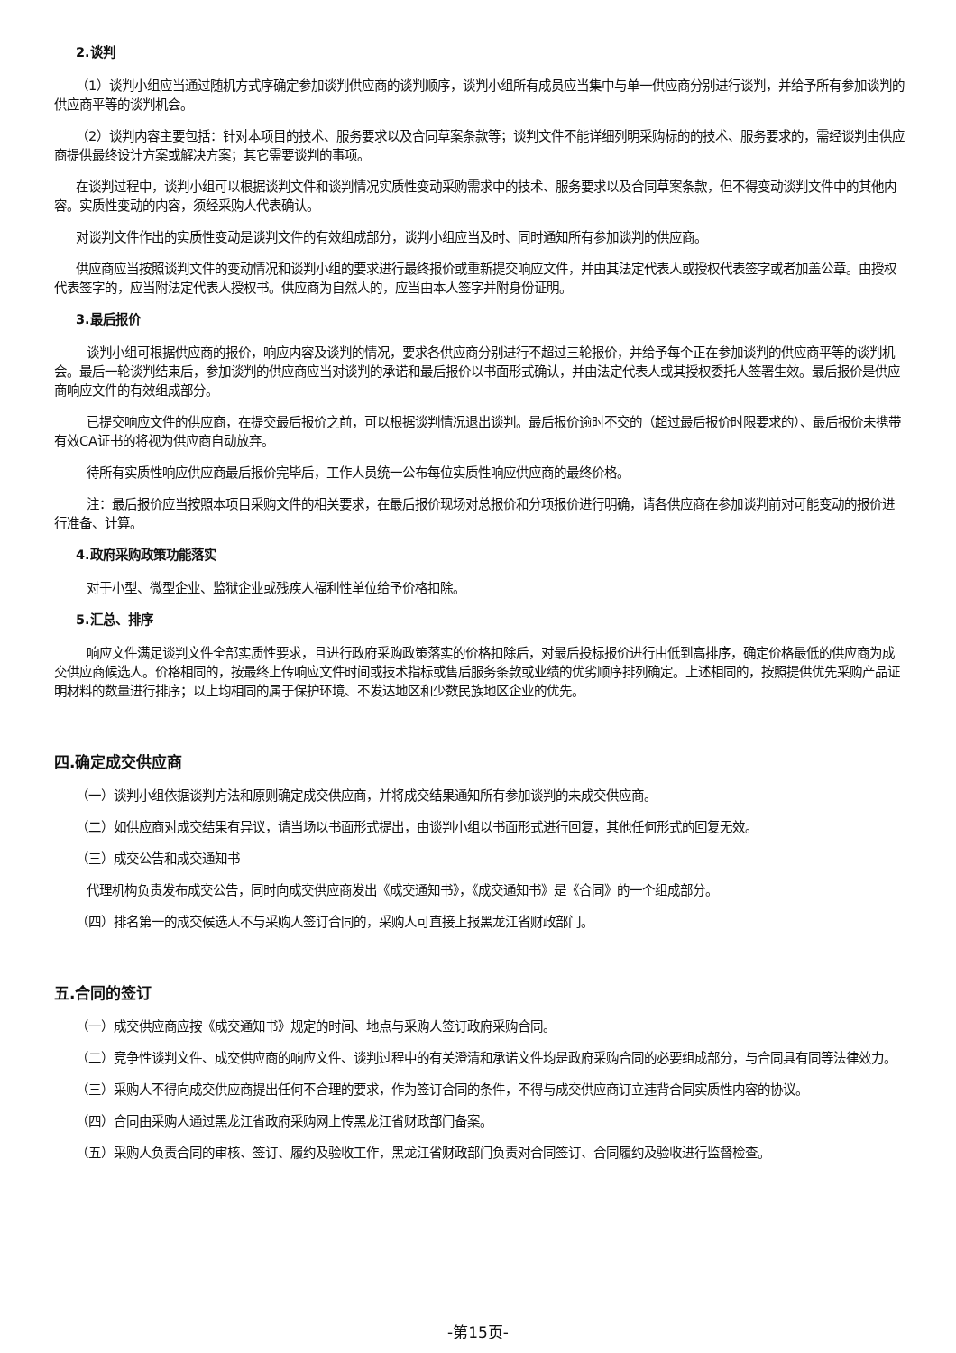2.谈判
（1）谈判小组应当通过随机方式序确定参加谈判供应商的谈判顺序，谈判小组所有成员应当集中与单一供应商分别进行谈判，并给予所有参加谈判的供应商平等的谈判机会。
（2）谈判内容主要包括：针对本项目的技术、服务要求以及合同草案条款等；谈判文件不能详细列明采购标的的技术、服务要求的，需经谈判由供应商提供最终设计方案或解决方案；其它需要谈判的事项。
在谈判过程中，谈判小组可以根据谈判文件和谈判情况实质性变动采购需求中的技术、服务要求以及合同草案条款，但不得变动谈判文件中的其他内容。实质性变动的内容，须经采购人代表确认。
对谈判文件作出的实质性变动是谈判文件的有效组成部分，谈判小组应当及时、同时通知所有参加谈判的供应商。
供应商应当按照谈判文件的变动情况和谈判小组的要求进行最终报价或重新提交响应文件，并由其法定代表人或授权代表签字或者加盖公章。由授权代表签字的，应当附法定代表人授权书。供应商为自然人的，应当由本人签字并附身份证明。
3.最后报价
谈判小组可根据供应商的报价，响应内容及谈判的情况，要求各供应商分别进行不超过三轮报价，并给予每个正在参加谈判的供应商平等的谈判机会。最后一轮谈判结束后，参加谈判的供应商应当对谈判的承诺和最后报价以书面形式确认，并由法定代表人或其授权委托人签署生效。最后报价是供应商响应文件的有效组成部分。
已提交响应文件的供应商，在提交最后报价之前，可以根据谈判情况退出谈判。最后报价逾时不交的（超过最后报价时限要求的）、最后报价未携带有效CA证书的将视为供应商自动放弃。
待所有实质性响应供应商最后报价完毕后，工作人员统一公布每位实质性响应供应商的最终价格。
注：最后报价应当按照本项目采购文件的相关要求，在最后报价现场对总报价和分项报价进行明确，请各供应商在参加谈判前对可能变动的报价进行准备、计算。
4.政府采购政策功能落实
对于小型、微型企业、监狱企业或残疾人福利性单位给予价格扣除。
5.汇总、排序
响应文件满足谈判文件全部实质性要求，且进行政府采购政策落实的价格扣除后，对最后投标报价进行由低到高排序，确定价格最低的供应商为成交供应商候选人。价格相同的，按最终上传响应文件时间或技术指标或售后服务条款或业绩的优劣顺序排列确定。上述相同的，按照提供优先采购产品证明材料的数量进行排序；以上均相同的属于保护环境、不发达地区和少数民族地区企业的优先。
四.确定成交供应商
（一）谈判小组依据谈判方法和原则确定成交供应商，并将成交结果通知所有参加谈判的未成交供应商。
（二）如供应商对成交结果有异议，请当场以书面形式提出，由谈判小组以书面形式进行回复，其他任何形式的回复无效。
（三）成交公告和成交通知书
代理机构负责发布成交公告，同时向成交供应商发出《成交通知书》，《成交通知书》是《合同》的一个组成部分。
（四）排名第一的成交候选人不与采购人签订合同的，采购人可直接上报黑龙江省财政部门。
五.合同的签订
（一）成交供应商应按《成交通知书》规定的时间、地点与采购人签订政府采购合同。
（二）竞争性谈判文件、成交供应商的响应文件、谈判过程中的有关澄清和承诺文件均是政府采购合同的必要组成部分，与合同具有同等法律效力。
（三）采购人不得向成交供应商提出任何不合理的要求，作为签订合同的条件，不得与成交供应商订立违背合同实质性内容的协议。
（四）合同由采购人通过黑龙江省政府采购网上传黑龙江省财政部门备案。
（五）采购人负责合同的审核、签订、履约及验收工作，黑龙江省财政部门负责对合同签订、合同履约及验收进行监督检查。
-第15页-